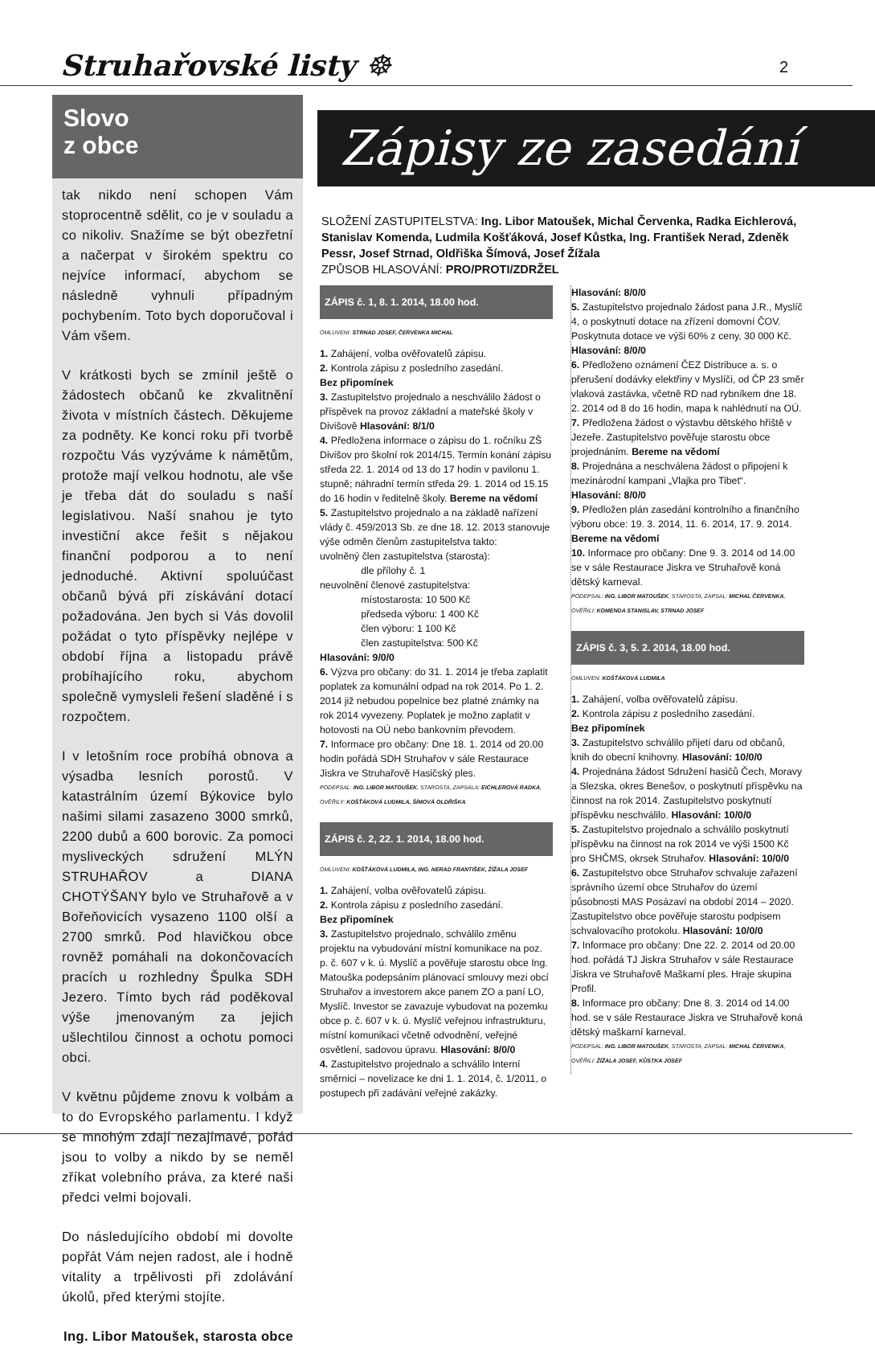Struhařovské listy ☸ 2
Slovo
z obce
tak nikdo není schopen Vám stoprocentně sdělit, co je v souladu a co nikoliv. Snažíme se být obezřetní a načerpat v širokém spektru co nejvíce informací, abychom se následně vyhnuli případným pochybením. Toto bych doporučoval i Vám všem.
V krátkosti bych se zmínil ještě o žádostech občanů ke zkvalitnění života v místních částech. Děkujeme za podněty. Ke konci roku při tvorbě rozpočtu Vás vyzýváme k námětům, protože mají velkou hodnotu, ale vše je třeba dát do souladu s naší legislativou. Naší snahou je tyto investiční akce řešit s nějakou finanční podporou a to není jednoduché. Aktivní spoluúčast občanů bývá při získávání dotací požadována. Jen bych si Vás dovolil požádat o tyto příspěvky nejlépe v období října a listopadu právě probíhajícího roku, abychom společně vymysleli řešení sladěné i s rozpočtem.
I v letošním roce probíhá obnova a výsadba lesních porostů. V katastrálním území Býkovice bylo našimi silami zasazeno 3000 smrků, 2200 dubů a 600 borovic. Za pomoci mysliveckých sdružení MLÝN STRUHAŘOV a DIANA CHOTÝŠANY bylo ve Struhařově a v Bořeňovicích vysazeno 1100 olší a 2700 smrků. Pod hlavičkou obce rovněž pomáhali na dokončovacích pracích u rozhledny Špulka SDH Jezero. Tímto bych rád poděkoval výše jmenovaným za jejich ušlechtilou činnost a ochotu pomoci obci.
V květnu půjdeme znovu k volbám a to do Evropského parlamentu. I když se mnohým zdají nezajímavé, pořád jsou to volby a nikdo by se neměl zříkat volebního práva, za které naši předci velmi bojovali.
Do následujícího období mi dovolte popřát Vám nejen radost, ale i hodně vitality a trpělivosti při zdolávání úkolů, před kterými stojíte.
Ing. Libor Matoušek, starosta obce
Zápisy ze zasedání
SLOŽENÍ ZASTUPITELSTVA: Ing. Libor Matoušek, Michal Červenka, Radka Eichlerová, Stanislav Komenda, Ludmila Košťáková, Josef Kůstka, Ing. František Nerad, Zdeněk Pessr, Josef Strnad, Oldřiška Šímová, Josef Žížala
ZPŮSOB HLASOVÁNÍ: PRO/PROTI/ZDRŽEL
ZÁPIS č. 1, 8. 1. 2014, 18.00 hod.
OMLUVENI: STRNAD JOSEF, ČERVENKA MICHAL
1. Zahájení, volba ověřovatelů zápisu.
2. Kontrola zápisu z posledního zasedání.
Bez připomínek
3. Zastupitelstvo projednalo a neschválilo žádost o příspěvek na provoz základní a mateřské školy v Divišově Hlasování: 8/1/0
4. Předložena informace o zápisu do 1. ročníku ZŠ Divišov pro školní rok 2014/15. Termín konání zápisu středa 22. 1. 2014 od 13 do 17 hodin v pavilonu 1. stupně; náhradní termín středa 29. 1. 2014 od 15.15 do 16 hodin v ředitelně školy. Bereme na vědomí
5. Zastupitelstvo projednalo a na základě nařízení vlády č. 459/2013 Sb. ze dne 18. 12. 2013 stanovuje výše odměn členům zastupitelstva takto:
uvolněný člen zastupitelstva (starosta):
dle přílohy č. 1
neuvolnění členové zastupitelstva:
místostarosta: 10 500 Kč
předseda výboru: 1 400 Kč
člen výboru: 1 100 Kč
člen zastupitelstva: 500 Kč
Hlasování: 9/0/0
6. Výzva pro občany: do 31. 1. 2014 je třeba zaplatit poplatek za komunální odpad na rok 2014. Po 1. 2. 2014 již nebudou popelnice bez platné známky na rok 2014 vyvezeny. Poplatek je možno zaplatit v hotovosti na OÚ nebo bankovním převodem.
7. Informace pro občany: Dne 18. 1. 2014 od 20.00 hodin pořádá SDH Struhařov v sále Restaurace Jiskra ve Struhařově Hasičský ples.
PODEPSAL: ING. LIBOR MATOUŠEK, STAROSTA, ZAPSALA: EICHLEROVÁ RADKA, OVĚŘILY: KOŠŤÁKOVÁ LUDMILA, ŠÍMOVÁ OLDŘIŠKA
ZÁPIS č. 2, 22. 1. 2014, 18.00 hod.
OMLUVENI: KOŠŤÁKOVÁ LUDMILA, ING. NERAD FRANTIŠEK, ŽÍŽALA JOSEF
1. Zahájení, volba ověřovatelů zápisu.
2. Kontrola zápisu z posledního zasedání.
Bez připomínek
3. Zastupitelstvo projednalo, schválilo změnu projektu na vybudování místní komunikace na poz. p. č. 607 v k. ú. Myslíč a pověřuje starostu obce Ing. Matouška podepsáním plánovací smlouvy mezi obcí Struhařov a investorem akce panem ZO a paní LO, Myslíč. Investor se zavazuje vybudovat na pozemku obce p. č. 607 v k. ú. Myslíč veřejnou infrastrukturu, místní komunikaci včetně odvodnění, veřejné osvětlení, sadovou úpravu. Hlasování: 8/0/0
4. Zastupitelstvo projednalo a schválilo Interní směrnici – novelizace ke dni 1. 1. 2014, č. 1/2011, o postupech při zadávání veřejné zakázky.
Hlasování: 8/0/0
5. Zastupitelstvo projednalo žádost pana J.R., Myslíč 4, o poskytnutí dotace na zřízení domovní ČOV. Poskytnuta dotace ve výši 60% z ceny, 30 000 Kč. Hlasování: 8/0/0
6. Předloženo oznámení ČEZ Distribuce a. s. o přerušení dodávky elektřiny v Myslíči, od ČP 23 směr vlaková zastávka, včetně RD nad rybníkem dne 18. 2. 2014 od 8 do 16 hodin, mapa k nahlédnutí na OÚ.
7. Předložena žádost o výstavbu dětského hřiště v Jezeře. Zastupitelstvo pověřuje starostu obce projednáním. Bereme na vědomí
8. Projednána a neschválena žádost o připojení k mezinárodní kampani „Vlajka pro Tibet“.
Hlasování: 8/0/0
9. Předložen plán zasedání kontrolního a finančního výboru obce: 19. 3. 2014, 11. 6. 2014, 17. 9. 2014.
Bereme na vědomí
10. Informace pro občany: Dne 9. 3. 2014 od 14.00 se v sále Restaurace Jiskra ve Struhařově koná dětský karneval.
PODEPSAL: ING. LIBOR MATOUŠEK, STAROSTA, ZAPSAL: MICHAL ČERVENKA, OVĚŘILI: KOMENDA STANISLAV, STRNAD JOSEF
ZÁPIS č. 3, 5. 2. 2014, 18.00 hod.
OMLUVEN: KOŠŤÁKOVÁ LUDMILA
1. Zahájení, volba ověřovatelů zápisu.
2. Kontrola zápisu z posledního zasedání.
Bez připomínek
3. Zastupitelstvo schválilo přijetí daru od občanů, knih do obecní knihovny. Hlasování: 10/0/0
4. Projednána žádost Sdružení hasičů Čech, Moravy a Slezska, okres Benešov, o poskytnutí příspěvku na činnost na rok 2014. Zastupitelstvo poskytnutí příspěvku neschválilo. Hlasování: 10/0/0
5. Zastupitelstvo projednalo a schválilo poskytnutí příspěvku na činnost na rok 2014 ve výši 1500 Kč pro SHČMS, okrsek Struhařov. Hlasování: 10/0/0
6. Zastupitelstvo obce Struhařov schvaluje zařazení správního území obce Struhařov do území působnosti MAS Posázaví na období 2014 – 2020. Zastupitelstvo obce pověřuje starostu podpisem schvalovacího protokolu. Hlasování: 10/0/0
7. Informace pro občany: Dne 22. 2. 2014 od 20.00 hod. pořádá TJ Jiskra Struhařov v sále Restaurace Jiskra ve Struhařově Maškarní ples. Hraje skupina Profil.
8. Informace pro občany: Dne 8. 3. 2014 od 14.00 hod. se v sále Restaurace Jiskra ve Struhařově koná dětský maškarní karneval.
PODEPSAL: ING. LIBOR MATOUŠEK, STAROSTA, ZAPSAL: MICHAL ČERVENKA, OVĚŘILI: ŽÍŽALA JOSEF, KŮSTKA JOSEF